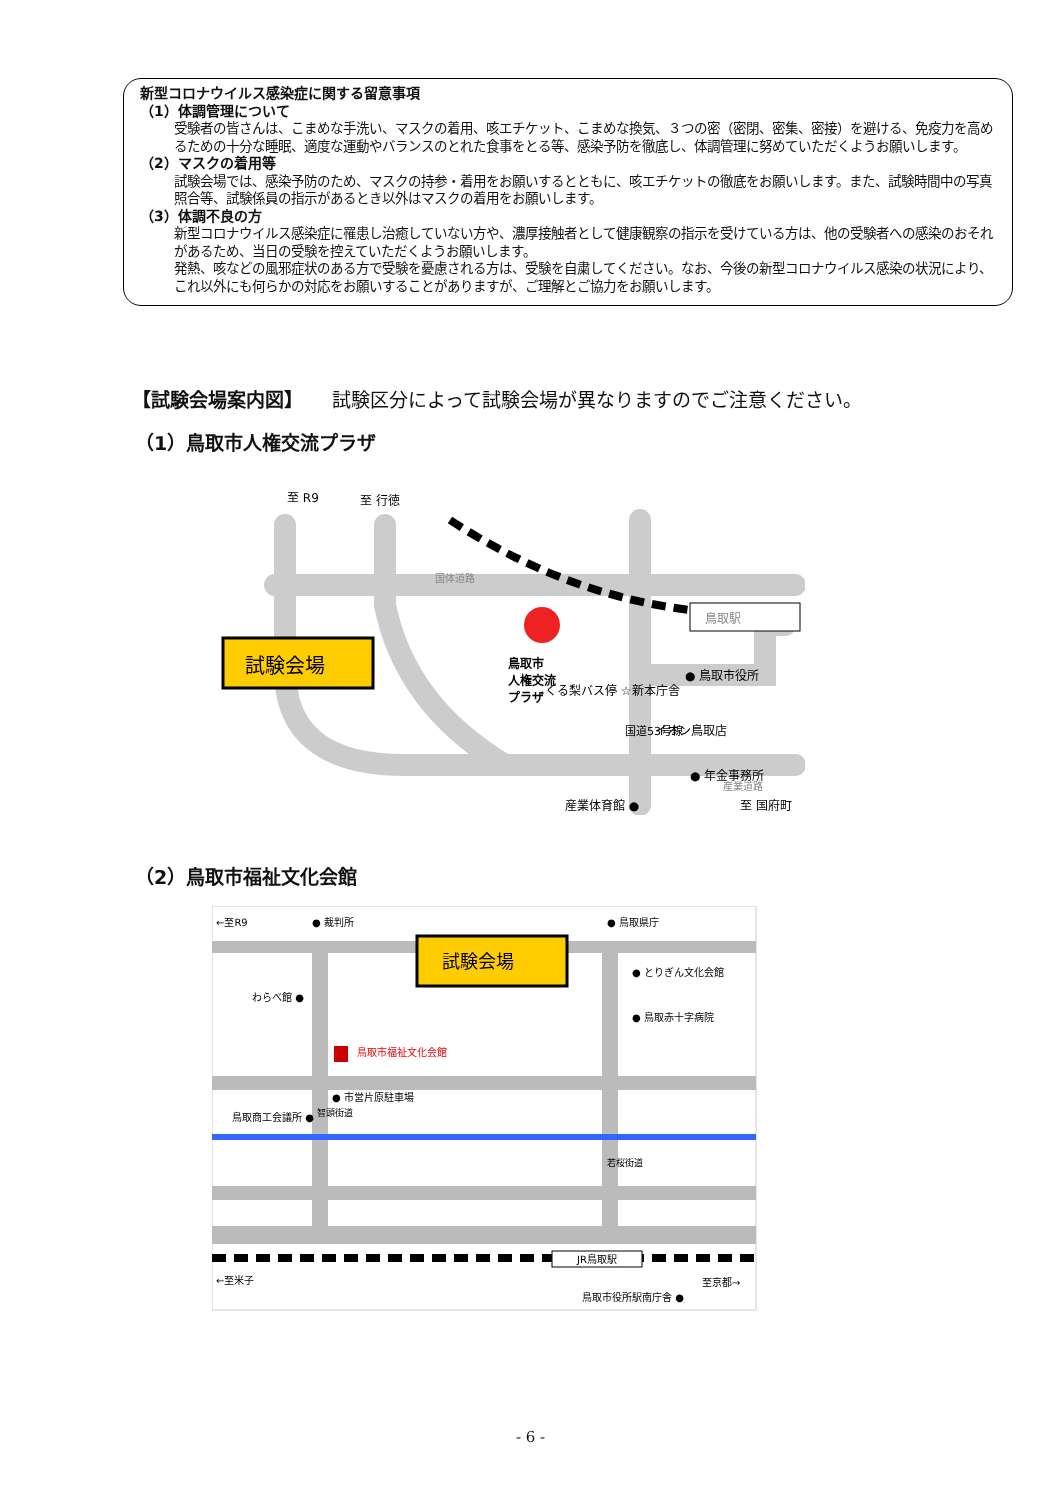新型コロナウイルス感染症に関する留意事項
（1）体調管理について
受験者の皆さんは、こまめな手洗い、マスクの着用、咳エチケット、こまめな換気、３つの密（密閉、密集、密接）を避ける、免疫力を高めるための十分な睡眠、適度な運動やバランスのとれた食事をとる等、感染予防を徹底し、体調管理に努めていただくようお願いします。
（2）マスクの着用等
試験会場では、感染予防のため、マスクの持参・着用をお願いするとともに、咳エチケットの徹底をお願いします。また、試験時間中の写真照合等、試験係員の指示があるとき以外はマスクの着用をお願いします。
（3）体調不良の方
新型コロナウイルス感染症に罹患し治癒していない方や、濃厚接触者として健康観察の指示を受けている方は、他の受験者への感染のおそれがあるため、当日の受験を控えていただくようお願いします。
発熱、咳などの風邪症状のある方で受験を憂慮される方は、受験を自粛してください。なお、今後の新型コロナウイルス感染の状況により、これ以外にも何らかの対応をお願いすることがありますが、ご理解とご協力をお願いします。
【試験会場案内図】　　試験区分によって試験会場が異なりますのでご注意ください。
（1）鳥取市人権交流プラザ
至 R9
至 行徳
国体道路
鳥取駅
試験会場
鳥取市
人権交流
プラザ
● 鳥取市役所
くる梨バス停 ☆新本庁舎
イオン鳥取店
国道53号線
● 年金事務所
産業体育館 ●
至 国府町
産業道路
（2）鳥取市福祉文化会館
←至R9
● 裁判所
● 鳥取県庁
試験会場
● とりぎん文化会館
わらべ館 ●
● 鳥取赤十字病院
鳥取市福祉文化会館
● 市営片原駐車場
鳥取商工会議所 ●
智頭街道
若桜街道
JR鳥取駅
←至米子
至京都→
鳥取市役所駅南庁舎 ●
- 6 -